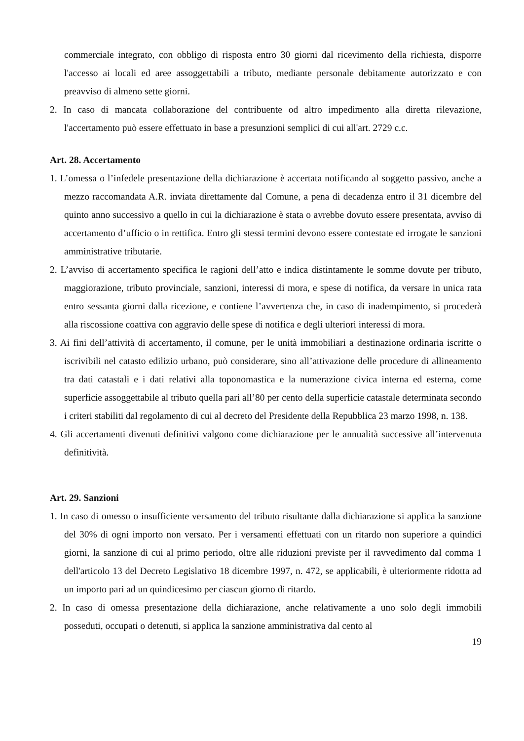commerciale integrato, con obbligo di risposta entro 30 giorni dal ricevimento della richiesta, disporre l'accesso ai locali ed aree assoggettabili a tributo, mediante personale debitamente autorizzato e con preavviso di almeno sette giorni.
2. In caso di mancata collaborazione del contribuente od altro impedimento alla diretta rilevazione, l'accertamento può essere effettuato in base a presunzioni semplici di cui all'art. 2729 c.c.
Art. 28. Accertamento
1. L’omessa o l’infedele presentazione della dichiarazione è accertata notificando al soggetto passivo, anche a mezzo raccomandata A.R. inviata direttamente dal Comune, a pena di decadenza entro il 31 dicembre del quinto anno successivo a quello in cui la dichiarazione è stata o avrebbe dovuto essere presentata, avviso di accertamento d’ufficio o in rettifica. Entro gli stessi termini devono essere contestate ed irrogate le sanzioni amministrative tributarie.
2. L’avviso di accertamento specifica le ragioni dell’atto e indica distintamente le somme dovute per tributo, maggiorazione, tributo provinciale, sanzioni, interessi di mora, e spese di notifica, da versare in unica rata entro sessanta giorni dalla ricezione, e contiene l’avvertenza che, in caso di inadempimento, si procederà alla riscossione coattiva con aggravio delle spese di notifica e degli ulteriori interessi di mora.
3. Ai fini dell’attività di accertamento, il comune, per le unità immobiliari a destinazione ordinaria iscritte o iscrivibili nel catasto edilizio urbano, può considerare, sino all’attivazione delle procedure di allineamento tra dati catastali e i dati relativi alla toponomastica e la numerazione civica interna ed esterna, come superficie assoggettabile al tributo quella pari all’80 per cento della superficie catastale determinata secondo i criteri stabiliti dal regolamento di cui al decreto del Presidente della Repubblica 23 marzo 1998, n. 138.
4. Gli accertamenti divenuti definitivi valgono come dichiarazione per le annualità successive all’intervenuta definitività.
Art. 29. Sanzioni
1. In caso di omesso o insufficiente versamento del tributo risultante dalla dichiarazione si applica la sanzione del 30% di ogni importo non versato. Per i versamenti effettuati con un ritardo non superiore a quindici giorni, la sanzione di cui al primo periodo, oltre alle riduzioni previste per il ravvedimento dal comma 1 dell'articolo 13 del Decreto Legislativo 18 dicembre 1997, n. 472, se applicabili, è ulteriormente ridotta ad un importo pari ad un quindicesimo per ciascun giorno di ritardo.
2. In caso di omessa presentazione della dichiarazione, anche relativamente a uno solo degli immobili posseduti, occupati o detenuti, si applica la sanzione amministrativa dal cento al
19